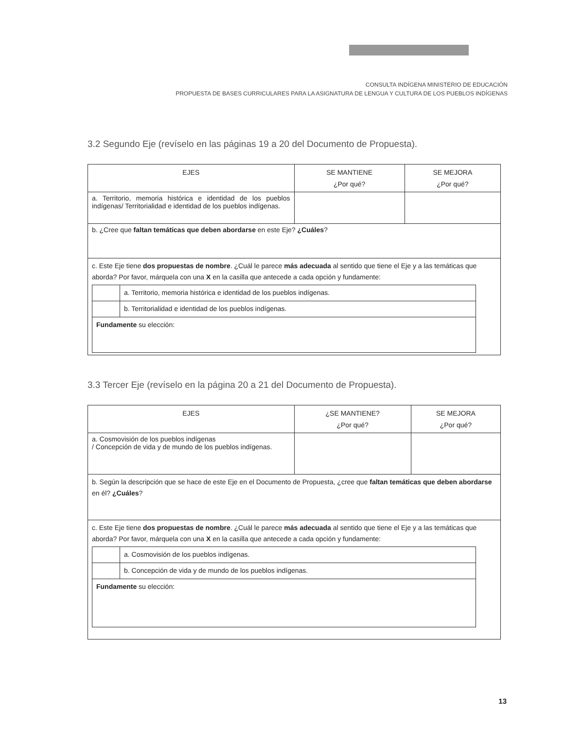CONSULTA INDÍGENA MINISTERIO DE EDUCACIÓN
PROPUESTA DE BASES CURRICULARES PARA LA ASIGNATURA DE LENGUA Y CULTURA DE LOS PUEBLOS INDÍGENAS
3.2 Segundo Eje (revíselo en las páginas 19 a 20 del Documento de Propuesta).
| EJES | SE MANTIENE ¿Por qué? | SE MEJORA ¿Por qué? |
| --- | --- | --- |
| a. Territorio, memoria histórica e identidad de los pueblos indígenas/ Territorialidad e identidad de los pueblos indígenas. | | |
| b. ¿Cree que faltan temáticas que deben abordarse en este Eje? ¿Cuáles ? | | |
| c. Este Eje tiene dos propuestas de nombre . ¿Cuál le parece más adecuada al sentido que tiene el Eje y a las temáticas que aborda? Por favor, márquela con una X en la casilla que antecede a cada opción y fundamente: / / a. Territorio, memoria histórica e identidad de los pueblos indígenas. / / / b. Territorialidad e identidad de los pueblos indígenas. / / Fundamente su elección: / / | | |
3.3 Tercer Eje (revíselo en la página 20 a 21 del Documento de Propuesta).
| EJES | ¿SE MANTIENE? ¿Por qué? | SE MEJORA ¿Por qué? |
| --- | --- | --- |
| a. Cosmovisión de los pueblos indígenas / Concepción de vida y de mundo de los pueblos indígenas. | | |
| b. Según la descripción que se hace de este Eje en el Documento de Propuesta, ¿cree que faltan temáticas que deben abordarse en él? ¿Cuáles ? | | |
| c. Este Eje tiene dos propuestas de nombre . ¿Cuál le parece más adecuada al sentido que tiene el Eje y a las temáticas que aborda? Por favor, márquela con una X en la casilla que antecede a cada opción y fundamente: / / a. Cosmovisión de los pueblos indígenas. / / / b. Concepción de vida y de mundo de los pueblos indígenas. / / Fundamente su elección: / / | | |
13